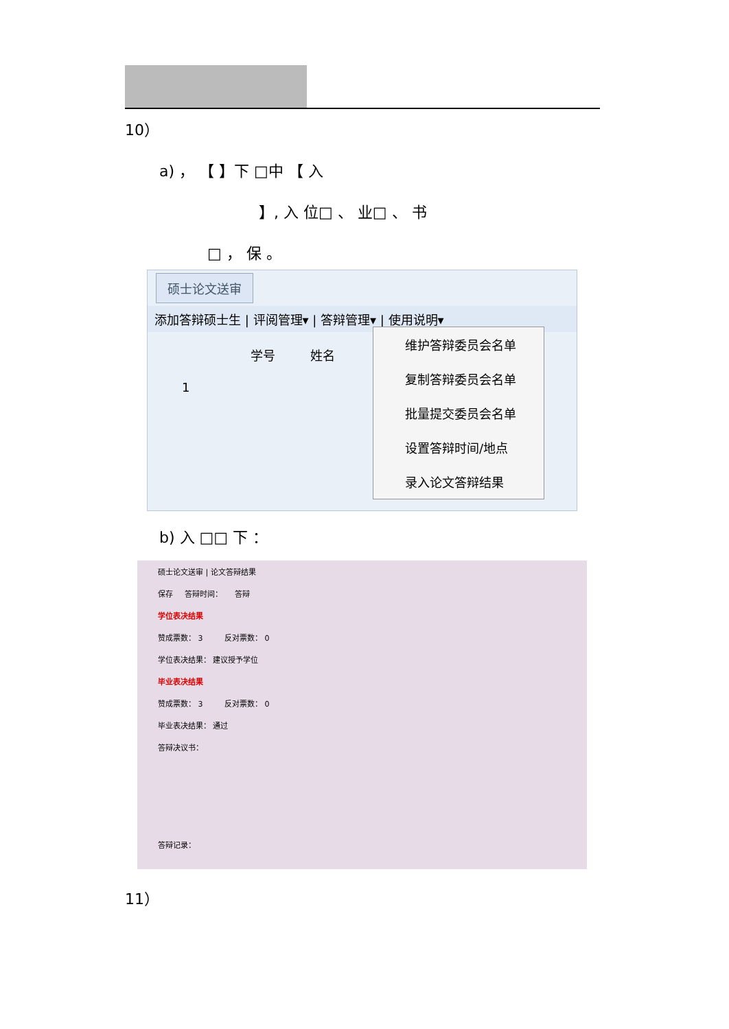10）
a) ， 【 】下 □中 【 入
】, 入 位□ 、 业□ 、 书
□ ， 保 。
硕士论文送审
添加答辩硕士生 | 评阅管理▾ | 答辩管理▾ | 使用说明▾
学号 姓名
1
维护答辩委员会名单
复制答辩委员会名单
批量提交委员会名单
设置答辩时间/地点
录入论文答辩结果
b) 入 □□ 下 ：
硕士论文送审 | 论文答辩结果
保存 答辩时间： 答辩
学位表决结果
赞成票数： 3 反对票数： 0
学位表决结果： 建议授予学位
毕业表决结果
赞成票数： 3 反对票数： 0
毕业表决结果： 通过
答辩决议书：
答辩记录：
11）